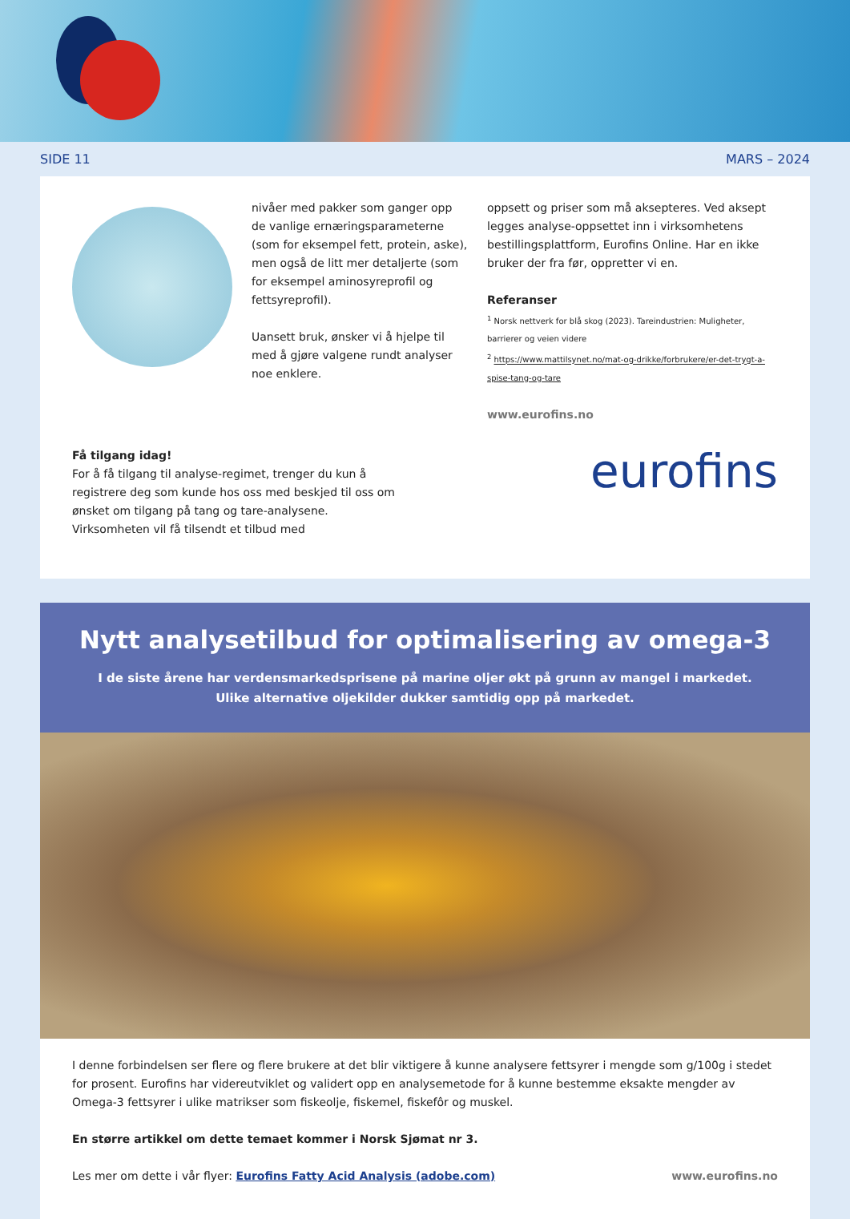SIDE 11 MARS – 2024
nivåer med pakker som ganger opp de vanlige ernæringsparameterne (som for eksempel fett, protein, aske), men også de litt mer detaljerte (som for eksempel aminosyreprofil og fettsyreprofil).
Uansett bruk, ønsker vi å hjelpe til med å gjøre valgene rundt analyser noe enklere.
oppsett og priser som må aksepteres. Ved aksept legges analyse-oppsettet inn i virksomhetens bestillingsplattform, Eurofins Online. Har en ikke bruker der fra før, oppretter vi en.
Referanser
<sup>1</sup> Norsk nettverk for blå skog (2023). Tareindustrien: Muligheter, barrierer og veien videre
<sup>2</sup> https://www.mattilsynet.no/mat-og-drikke/forbrukere/er-det-trygt-a-spise-tang-og-tare
www.eurofins.no
Få tilgang idag!
For å få tilgang til analyse-regimet, trenger du kun å registrere deg som kunde hos oss med beskjed til oss om ønsket om tilgang på tang og tare-analysene. Virksomheten vil få tilsendt et tilbud med
eurofins
Nytt analysetilbud for optimalisering av omega-3
I de siste årene har verdensmarkedsprisene på marine oljer økt på grunn av mangel i markedet.
Ulike alternative oljekilder dukker samtidig opp på markedet.
I denne forbindelsen ser flere og flere brukere at det blir viktigere å kunne analysere fettsyrer i mengde som g/100g i stedet for prosent. Eurofins har videreutviklet og validert opp en analysemetode for å kunne bestemme eksakte mengder av Omega-3 fettsyrer i ulike matrikser som fiskeolje, fiskemel, fiskefôr og muskel.
En større artikkel om dette temaet kommer i Norsk Sjømat nr 3.
Les mer om dette i vår flyer: Eurofins Fatty Acid Analysis (adobe.com) www.eurofins.no